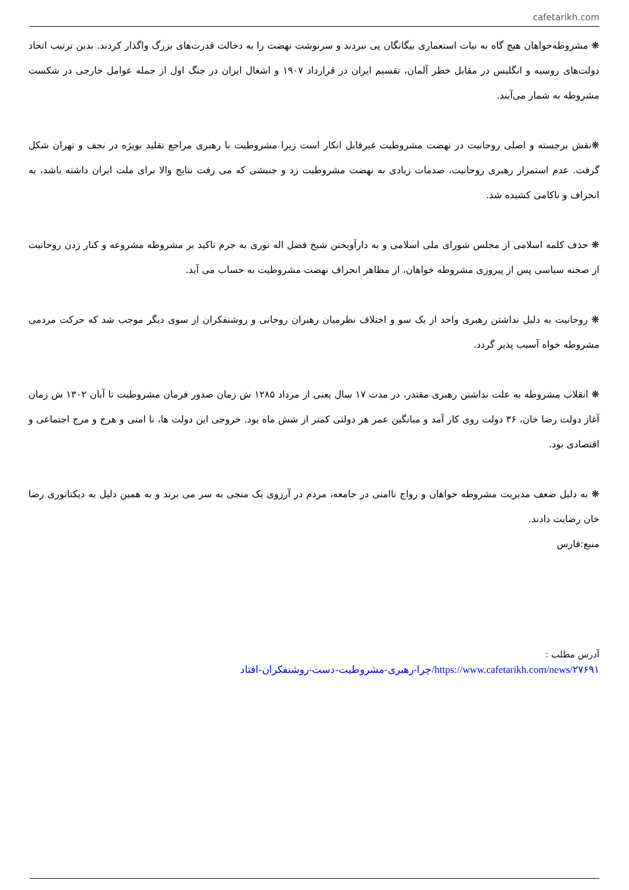cafetarikh.com
❋ مشروطه‌خواهان هیچ گاه به نیات استعماری بیگانگان پی نبردند و سرنوشت نهضت را به دخالت قدرت‌های بزرگ واگذار کردند. بدین ترتیب اتحاد دولت‌های روسیه و انگلیس در مقابل خطر آلمان، تقسیم ایران در قرارداد ۱۹۰۷ و اشغال ایران در جنگ اول از جمله عوامل خارجی در شکست مشروطه به شمار می‌آیند.
❋نقش برجسته و اصلی روحانیت در نهضت مشروطیت غیرقابل انکار است زیرا مشروطیت با رهبری مراجع تقلید بویژه در نجف و تهران شکل گرفت. عدم استمرار رهبری روحانیت، صدمات زیادی به نهضت مشروطیت زد و جنبشی که می رفت نتایج والا برای ملت ایران داشته باشد، به انحراف و ناکامی کشیده شد.
❋ حذف کلمه اسلامی از مجلس شورای ملی اسلامی و به دارآویختن شیخ فضل اله نوری به جرم تاکید بر مشروطه مشروعه و کنار زدن روحانیت از صحنه سیاسی پس از پیروزی مشروطه خواهان، از مظاهر انحراف نهضت مشروطیت به حساب می آید.
❋ روحانیت به دلیل نداشتن رهبری واحد از یک سو و اختلاف نظرمیان رهبران روحانی و روشنفکران از سوی دیگر موجب شد که حرکت مردمی مشروطه خواه آسیب پذیر گردد.
❋ انقلاب مشروطه به علت نداشتن رهبری مقتدر، در مدت ۱۷ سال یعنی از مرداد ۱۲۸۵ ش زمان صدور فرمان مشروطیت تا آبان ۱۳۰۲ ش زمان آغاز دولت رضا خان، ۳۶ دولت روی کار آمد و میانگین عمر هر دولتی کمتر از شش ماه بود. خروجی این دولت ها، نا امنی و هرج و مرج اجتماعی و اقتصادی بود.
❋ به دلیل ضعف مدیریت مشروطه خواهان و رواج ناامنی در جامعه، مردم در آرزوی یک منجی به سر می برند و به همین دلیل به دیکتاتوری رضا خان رضایت دادند.
منبع:فارس
آدرس مطلب :
https://www.cafetarikh.com/news/۲۷۶۹۱/چرا-رهبری-مشروطیت-دست-روشنفکران-افتاد